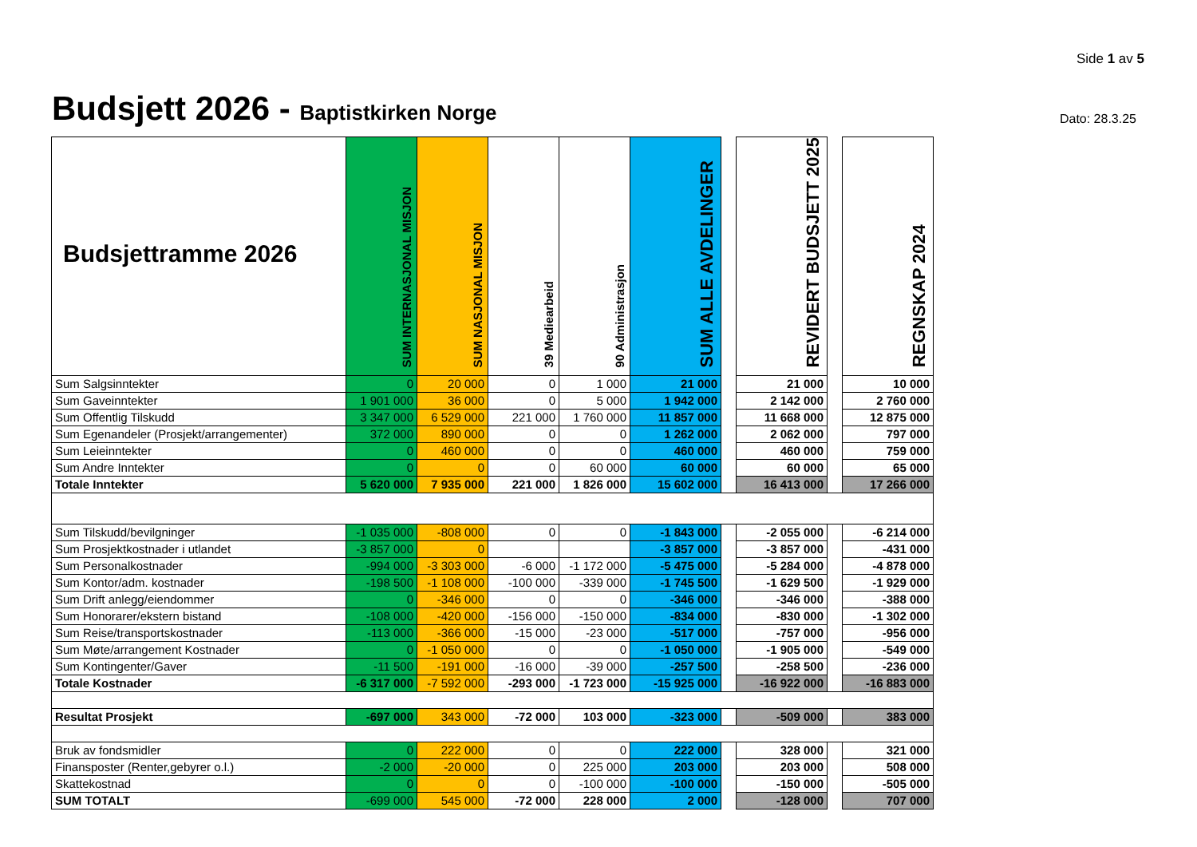Side 1 av 5
Budsjett 2026 - Baptistkirken Norge
Dato: 28.3.25
| Budsjettramme 2026 | SUM INTERNASJONAL MISJON | SUM NASJONAL MISJON | 39 Mediearbeid | 90 Administrasjon | SUM ALLE AVDELINGER | | REVIDERT BUDSJETT 2025 | | REGNSKAP 2024 |
| --- | --- | --- | --- | --- | --- | --- | --- | --- | --- |
| Sum Salgsinntekter | 0 | 20 000 | 0 | 1 000 | 21 000 | | 21 000 | | 10 000 |
| Sum Gaveinntekter | 1 901 000 | 36 000 | 0 | 5 000 | 1 942 000 | | 2 142 000 | | 2 760 000 |
| Sum Offentlig Tilskudd | 3 347 000 | 6 529 000 | 221 000 | 1 760 000 | 11 857 000 | | 11 668 000 | | 12 875 000 |
| Sum Egenandeler (Prosjekt/arrangementer) | 372 000 | 890 000 | 0 | 0 | 1 262 000 | | 2 062 000 | | 797 000 |
| Sum Leieinntekter | 0 | 460 000 | 0 | 0 | 460 000 | | 460 000 | | 759 000 |
| Sum Andre Inntekter | 0 | 0 | 0 | 60 000 | 60 000 | | 60 000 | | 65 000 |
| Totale Inntekter | 5 620 000 | 7 935 000 | 221 000 | 1 826 000 | 15 602 000 | | 16 413 000 | | 17 266 000 |
| Sum Tilskudd/bevilgninger | -1 035 000 | -808 000 | 0 | 0 | -1 843 000 | | -2 055 000 | | -6 214 000 |
| Sum Prosjektkostnader i utlandet | -3 857 000 | 0 | | | -3 857 000 | | -3 857 000 | | -431 000 |
| Sum Personalkostnader | -994 000 | -3 303 000 | -6 000 | -1 172 000 | -5 475 000 | | -5 284 000 | | -4 878 000 |
| Sum Kontor/adm. kostnader | -198 500 | -1 108 000 | -100 000 | -339 000 | -1 745 500 | | -1 629 500 | | -1 929 000 |
| Sum Drift anlegg/eiendommer | 0 | -346 000 | 0 | 0 | -346 000 | | -346 000 | | -388 000 |
| Sum Honorarer/ekstern bistand | -108 000 | -420 000 | -156 000 | -150 000 | -834 000 | | -830 000 | | -1 302 000 |
| Sum Reise/transportskostnader | -113 000 | -366 000 | -15 000 | -23 000 | -517 000 | | -757 000 | | -956 000 |
| Sum Møte/arrangement Kostnader | 0 | -1 050 000 | 0 | 0 | -1 050 000 | | -1 905 000 | | -549 000 |
| Sum Kontingenter/Gaver | -11 500 | -191 000 | -16 000 | -39 000 | -257 500 | | -258 500 | | -236 000 |
| Totale Kostnader | -6 317 000 | -7 592 000 | -293 000 | -1 723 000 | -15 925 000 | | -16 922 000 | | -16 883 000 |
| Resultat Prosjekt | -697 000 | 343 000 | -72 000 | 103 000 | -323 000 | | -509 000 | | 383 000 |
| Bruk av fondsmidler | 0 | 222 000 | 0 | 0 | 222 000 | | 328 000 | | 321 000 |
| Finansposter (Renter,gebyrer o.l.) | -2 000 | -20 000 | 0 | 225 000 | 203 000 | | 203 000 | | 508 000 |
| Skattekostnad | 0 | 0 | 0 | -100 000 | -100 000 | | -150 000 | | -505 000 |
| SUM TOTALT | -699 000 | 545 000 | -72 000 | 228 000 | 2 000 | | -128 000 | | 707 000 |